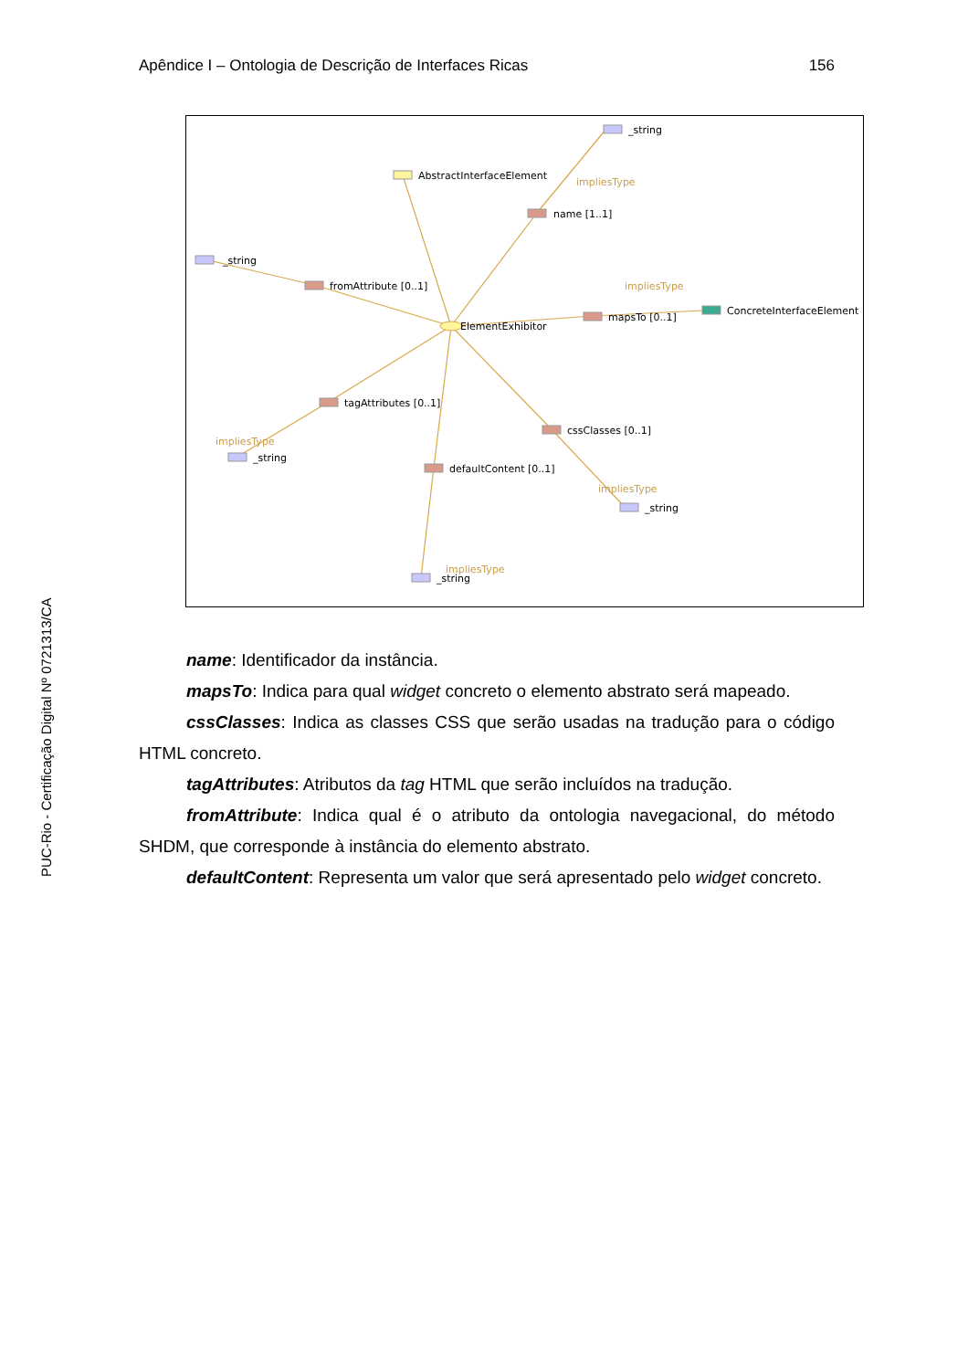Apêndice I – Ontologia de Descrição de Interfaces Ricas 156
PUC-Rio - Certificação Digital Nº 0721313/CA
AbstractInterfaceElement
_string
name [1..1]
_string
fromAttribute [0..1]
ElementExhibitor
mapsTo [0..1]
ConcreteInterfaceElement
tagAttributes [0..1]
_string
cssClasses [0..1]
defaultContent [0..1]
_string
_string
impliesType
impliesType
impliesType
impliesType
impliesType
name: Identificador da instância.
mapsTo: Indica para qual widget concreto o elemento abstrato será mapeado.
cssClasses: Indica as classes CSS que serão usadas na tradução para o código HTML concreto.
tagAttributes: Atributos da tag HTML que serão incluídos na tradução.
fromAttribute: Indica qual é o atributo da ontologia navegacional, do método SHDM, que corresponde à instância do elemento abstrato.
defaultContent: Representa um valor que será apresentado pelo widget concreto.